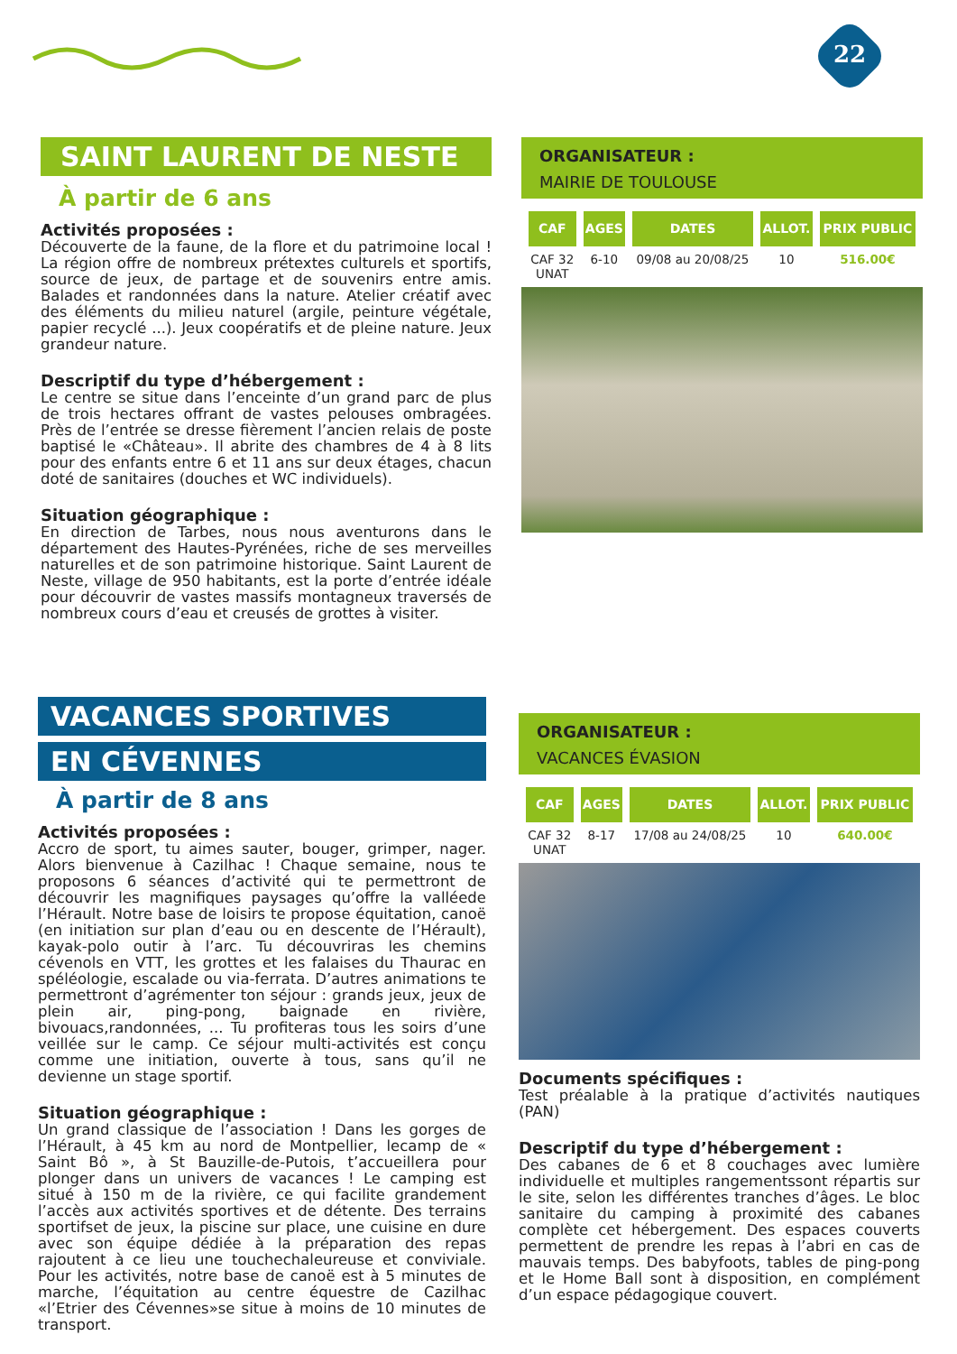22
SAINT LAURENT DE NESTE
À partir de 6 ans
Activités proposées :
Découverte de la faune, de la flore et du patrimoine local ! La région offre de nombreux prétextes culturels et sportifs, source de jeux, de partage et de souvenirs entre amis. Balades et randonnées dans la nature. Atelier créatif avec des éléments du milieu naturel (argile, peinture végétale, papier recyclé ...). Jeux coopératifs et de pleine nature. Jeux grandeur nature.
Descriptif du type d’hébergement :
Le centre se situe dans l’enceinte d’un grand parc de plus de trois hectares offrant de vastes pelouses ombragées. Près de l’entrée se dresse fièrement l’ancien relais de poste baptisé le «Château». Il abrite des chambres de 4 à 8 lits pour des enfants entre 6 et 11 ans sur deux étages, chacun doté de sanitaires (douches et WC individuels).
Situation géographique :
En direction de Tarbes, nous nous aventurons dans le département des Hautes-Pyrénées, riche de ses merveilles naturelles et de son patrimoine historique. Saint Laurent de Neste, village de 950 habitants, est la porte d’entrée idéale pour découvrir de vastes massifs montagneux traversés de nombreux cours d’eau et creusés de grottes à visiter.
ORGANISATEUR :
MAIRIE DE TOULOUSE
| CAF | AGES | DATES | ALLOT. | PRIX PUBLIC |
| --- | --- | --- | --- | --- |
| CAF 32 UNAT | 6-10 | 09/08 au 20/08/25 | 10 | 516.00€ |
VACANCES SPORTIVES
EN CÉVENNES
À partir de 8 ans
Activités proposées :
Accro de sport, tu aimes sauter, bouger, grimper, nager. Alors bienvenue à Cazilhac ! Chaque semaine, nous te proposons 6 séances d’activité qui te permettront de découvrir les magnifiques paysages qu’offre la valléede l’Hérault. Notre base de loisirs te propose équitation, canoë (en initiation sur plan d’eau ou en descente de l’Hérault), kayak-polo outir à l’arc. Tu découvriras les chemins cévenols en VTT, les grottes et les falaises du Thaurac en spéléologie, escalade ou via-ferrata. D’autres animations te permettront d’agrémenter ton séjour : grands jeux, jeux de plein air, ping-pong, baignade en rivière, bivouacs,randonnées, ... Tu profiteras tous les soirs d’une veillée sur le camp. Ce séjour multi-activités est conçu comme une initiation, ouverte à tous, sans qu’il ne devienne un stage sportif.
Situation géographique :
Un grand classique de l’association ! Dans les gorges de l’Hérault, à 45 km au nord de Montpellier, lecamp de « Saint Bô », à St Bauzille-de-Putois, t’accueillera pour plonger dans un univers de vacances ! Le camping est situé à 150 m de la rivière, ce qui facilite grandement l’accès aux activités sportives et de détente. Des terrains sportifset de jeux, la piscine sur place, une cuisine en dure avec son équipe dédiée à la préparation des repas rajoutent à ce lieu une touchechaleureuse et conviviale. Pour les activités, notre base de canoë est à 5 minutes de marche, l’équitation au centre équestre de Cazilhac «l’Etrier des Cévennes»se situe à moins de 10 minutes de transport.
ORGANISATEUR :
VACANCES ÉVASION
| CAF | AGES | DATES | ALLOT. | PRIX PUBLIC |
| --- | --- | --- | --- | --- |
| CAF 32 UNAT | 8-17 | 17/08 au 24/08/25 | 10 | 640.00€ |
Documents spécifiques :
Test préalable à la pratique d’activités nautiques (PAN)
Descriptif du type d’hébergement :
Des cabanes de 6 et 8 couchages avec lumière individuelle et multiples rangementssont répartis sur le site, selon les différentes tranches d’âges. Le bloc sanitaire du camping à proximité des cabanes complète cet hébergement. Des espaces couverts permettent de prendre les repas à l’abri en cas de mauvais temps. Des babyfoots, tables de ping-pong et le Home Ball sont à disposition, en complément d’un espace pédagogique couvert.